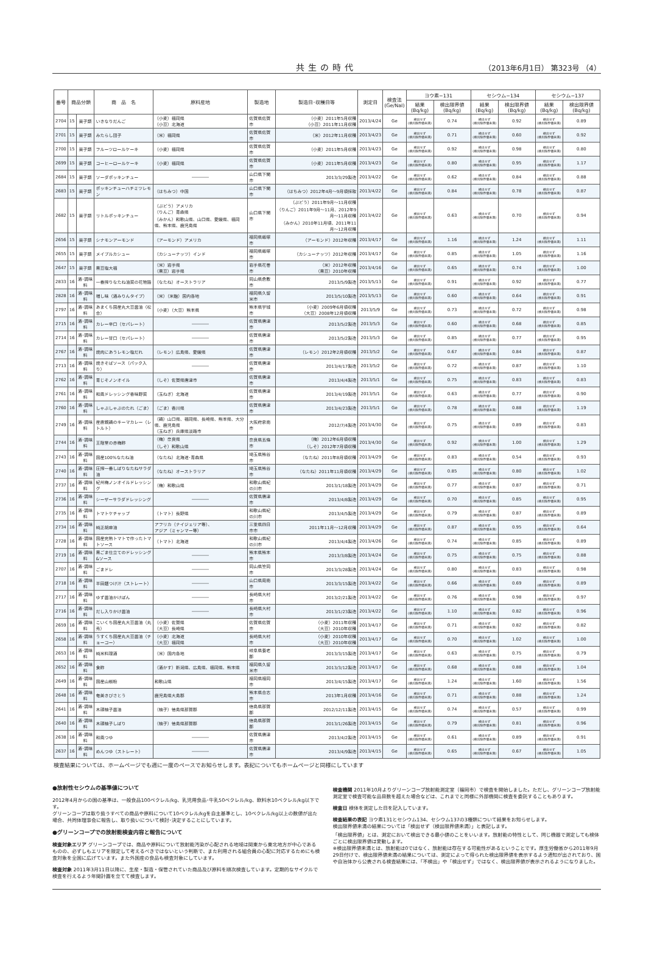共生の時代 （2013年6月1日） 第323号 （4）
| 番号 | 商品分類 | | 商 品 名 | 原料産地 | 製造地 | 製造日･収穫日等 | 測定日 | 検査法 (Ge/NaI) | ヨウ素−131 | | セシウム−134 | | セシウム−137 | |
| --- | --- | --- | --- | --- | --- | --- | --- | --- | --- | --- | --- | --- | --- | --- |
| | | | | | | | | | 結果(Bq/kg) | 検出限界値(Bq/kg) | 結果(Bq/kg) | 検出限界値(Bq/kg) | 結果(Bq/kg) | 検出限界値(Bq/kg) |
| 2704 | 15 | 菓子類 | いきなりだんご | （小麦）福岡県 （小豆）北海道 | 佐賀県佐賀市 | （小麦）2011年5月収穫 （小豆）2011年11月収穫 | 2013/4/24 | Ge | 検出せず (検出限界値未満) | 0.74 | 検出せず (検出限界値未満) | 0.92 | 検出せず (検出限界値未満) | 0.89 |
| 2701 | 15 | 菓子類 | みたらし団子 | （米）福岡県 | 佐賀県佐賀市 | （米）2012年11月収穫 | 2013/4/23 | Ge | 検出せず (検出限界値未満) | 0.71 | 検出せず (検出限界値未満) | 0.60 | 検出せず (検出限界値未満) | 0.92 |
| 2700 | 15 | 菓子類 | フルーツロールケーキ | （小麦）福岡県 | 佐賀県佐賀市 | （小麦）2011年5月収穫 | 2013/4/23 | Ge | 検出せず (検出限界値未満) | 0.92 | 検出せず (検出限界値未満) | 0.98 | 検出せず (検出限界値未満) | 0.80 |
| 2699 | 15 | 菓子類 | コーヒーロールケーキ | （小麦）福岡県 | 佐賀県佐賀市 | （小麦）2011年5月収穫 | 2013/4/23 | Ge | 検出せず (検出限界値未満) | 0.80 | 検出せず (検出限界値未満) | 0.95 | 検出せず (検出限界値未満) | 1.17 |
| 2684 | 15 | 菓子類 | ソーダポッキンチュー | ―――― | 山口県下関市 | 2013/3/29製造 | 2013/4/22 | Ge | 検出せず (検出限界値未満) | 0.62 | 検出せず (検出限界値未満) | 0.84 | 検出せず (検出限界値未満) | 0.88 |
| 2683 | 15 | 菓子類 | ポッキンチューハチミツレモン | （はちみつ）中国 | 山口県下関市 | （はちみつ）2012年4月〜9月頃採取 | 2013/4/22 | Ge | 検出せず (検出限界値未満) | 0.84 | 検出せず (検出限界値未満) | 0.78 | 検出せず (検出限界値未満) | 0.87 |
| 2682 | 15 | 菓子類 | リトルポッキンチュー | （ぶどう）アメリカ （りんご）青森県 （みかん）和歌山県、山口県、愛媛県、福岡県、熊本県、鹿児島県 | 山口県下関市 | （ぶどう）2011年9月〜11月収穫 （りんご）2011年9月〜11月、2012年9月〜11月収穫 （みかん）2010年11月頃、2011年11月〜12月収穫 | 2013/4/22 | Ge | 検出せず (検出限界値未満) | 0.63 | 検出せず (検出限界値未満) | 0.70 | 検出せず (検出限界値未満) | 0.94 |
| 2656 | 15 | 菓子類 | シナモンアーモンド | （アーモンド）アメリカ | 福岡県飯塚市 | （アーモンド）2012年収穫 | 2013/4/17 | Ge | 検出せず (検出限界値未満) | 1.16 | 検出せず (検出限界値未満) | 1.24 | 検出せず (検出限界値未満) | 1.11 |
| 2655 | 15 | 菓子類 | メイプルカシュー | （カシューナッツ）インド | 福岡県飯塚市 | （カシューナッツ）2012年収穫 | 2013/4/17 | Ge | 検出せず (検出限界値未満) | 0.85 | 検出せず (検出限界値未満) | 1.05 | 検出せず (検出限界値未満) | 1.16 |
| 2647 | 15 | 菓子類 | 黒豆塩大福 | （米）岩手県 （黒豆）岩手県 | 岩手県花巻市 | （米）2012年収穫 （黒豆）2010年収穫 | 2013/4/16 | Ge | 検出せず (検出限界値未満) | 0.65 | 検出せず (検出限界値未満) | 0.74 | 検出せず (検出限界値未満) | 1.00 |
| 2833 | 16 | 酒･調味料 | 一番搾りなたね油菜の花物語 | （なたね）オーストラリア | 岡山県倉敷市 | 2013/5/9製造 | 2013/5/13 | Ge | 検出せず (検出限界値未満) | 0.91 | 検出せず (検出限界値未満) | 0.92 | 検出せず (検出限界値未満) | 0.77 |
| 2828 | 16 | 酒･調味料 | 増し味（酒みりんタイプ） | （米）（米麹）国内各地 | 福岡県久留米市 | 2013/5/10製造 | 2013/5/13 | Ge | 検出せず (検出限界値未満) | 0.60 | 検出せず (検出限界値未満) | 0.64 | 検出せず (検出限界値未満) | 0.91 |
| 2797 | 16 | 酒･調味料 | あまくち国産丸大豆醤油（松合） | （小麦）（大豆）熊本県 | 熊本県宇城市 | （小麦）2009年6月頃収穫 （大豆）2008年12月頃収穫 | 2013/5/9 | Ge | 検出せず (検出限界値未満) | 0.73 | 検出せず (検出限界値未満) | 0.72 | 検出せず (検出限界値未満) | 0.98 |
| 2715 | 16 | 酒･調味料 | カレー辛口（セパレート） | ―――― | 佐賀県唐津市 | 2013/5/2製造 | 2013/5/3 | Ge | 検出せず (検出限界値未満) | 0.60 | 検出せず (検出限界値未満) | 0.68 | 検出せず (検出限界値未満) | 0.85 |
| 2714 | 16 | 酒･調味料 | カレー甘口（セパレート） | ―――― | 佐賀県唐津市 | 2013/5/2製造 | 2013/5/3 | Ge | 検出せず (検出限界値未満) | 0.85 | 検出せず (検出限界値未満) | 0.77 | 検出せず (検出限界値未満) | 0.95 |
| 2767 | 16 | 酒･調味料 | 焼肉にあうレモン塩だれ | （レモン）広島県、愛媛県 | 佐賀県唐津市 | （レモン）2012年2月頃収穫 | 2013/5/2 | Ge | 検出せず (検出限界値未満) | 0.67 | 検出せず (検出限界値未満) | 0.84 | 検出せず (検出限界値未満) | 0.87 |
| 2713 | 16 | 酒･調味料 | 焼きそばソース（パック入り） | ―――― | 佐賀県唐津市 | 2013/4/17製造 | 2013/5/2 | Ge | 検出せず (検出限界値未満) | 0.72 | 検出せず (検出限界値未満) | 0.87 | 検出せず (検出限界値未満) | 1.10 |
| 2762 | 16 | 酒･調味料 | 青じそノンオイル | （しそ）佐賀県唐津市 | 佐賀県唐津市 | 2013/4/4製造 | 2013/5/1 | Ge | 検出せず (検出限界値未満) | 0.75 | 検出せず (検出限界値未満) | 0.83 | 検出せず (検出限界値未満) | 0.83 |
| 2761 | 16 | 酒･調味料 | 和風ドレッシング香味野菜 | （玉ねぎ）北海道 | 佐賀県唐津市 | 2013/4/19製造 | 2013/5/1 | Ge | 検出せず (検出限界値未満) | 0.63 | 検出せず (検出限界値未満) | 0.77 | 検出せず (検出限界値未満) | 0.90 |
| 2760 | 16 | 酒･調味料 | しゃぶしゃぶのたれ（ごま） | （ごま）香川県 | 佐賀県唐津市 | 2013/4/23製造 | 2013/5/1 | Ge | 検出せず (検出限界値未満) | 0.78 | 検出せず (検出限界値未満) | 0.88 | 検出せず (検出限界値未満) | 1.19 |
| 2749 | 16 | 酒･調味料 | 産直親鶏のキーマカレー（レトルト） | （鶏）山口県、福岡県、長崎県、熊本県、大分県、鹿児島県 （玉ねぎ）兵庫県淡路市 | 大阪府泉南市 | 2012/7/4製造 | 2013/4/30 | Ge | 検出せず (検出限界値未満) | 0.75 | 検出せず (検出限界値未満) | 0.89 | 検出せず (検出限界値未満) | 0.83 |
| 2744 | 16 | 酒･調味料 | 王隠堂の赤梅酢 | （梅）奈良県 （しそ）和歌山県 | 奈良県五條市 | （梅）2012年6月頃収穫 （しそ）2012年7月頃収穫 | 2013/4/30 | Ge | 検出せず (検出限界値未満) | 0.92 | 検出せず (検出限界値未満) | 1.00 | 検出せず (検出限界値未満) | 1.29 |
| 2743 | 16 | 酒･調味料 | 国産100%なたね油 | （なたね）北海道･青森県 | 埼玉県熊谷市 | （なたね）2011年8月頃収穫 | 2013/4/29 | Ge | 検出せず (検出限界値未満) | 0.83 | 検出せず (検出限界値未満) | 0.54 | 検出せず (検出限界値未満) | 0.93 |
| 2740 | 16 | 酒･調味料 | 圧搾一番しぼりなたねサラダ油 | （なたね）オーストラリア | 埼玉県熊谷市 | （なたね）2011年11月頃収穫 | 2013/4/29 | Ge | 検出せず (検出限界値未満) | 0.85 | 検出せず (検出限界値未満) | 0.80 | 検出せず (検出限界値未満) | 1.02 |
| 2737 | 16 | 酒･調味料 | 紀州梅ノンオイルドレッシング | （梅）和歌山県 | 和歌山県紀の川市 | 2013/1/18製造 | 2013/4/29 | Ge | 検出せず (検出限界値未満) | 0.77 | 検出せず (検出限界値未満) | 0.87 | 検出せず (検出限界値未満) | 0.71 |
| 2736 | 16 | 酒･調味料 | シーザーサラダドレッシング | ―――― | 佐賀県唐津市 | 2013/4/8製造 | 2013/4/29 | Ge | 検出せず (検出限界値未満) | 0.70 | 検出せず (検出限界値未満) | 0.85 | 検出せず (検出限界値未満) | 0.95 |
| 2735 | 16 | 酒･調味料 | トマトケチャップ | （トマト）長野県 | 和歌山県紀の川市 | 2013/4/5製造 | 2013/4/29 | Ge | 検出せず (検出限界値未満) | 0.79 | 検出せず (検出限界値未満) | 0.87 | 検出せず (検出限界値未満) | 0.89 |
| 2734 | 16 | 酒･調味料 | 純正胡麻油 | アフリカ（ナイジェリア等）、 アジア（ミャンマー等） | 三重県四日市市 | 2011年11月〜12月収穫 | 2013/4/29 | Ge | 検出せず (検出限界値未満) | 0.87 | 検出せず (検出限界値未満) | 0.95 | 検出せず (検出限界値未満) | 0.64 |
| 2728 | 16 | 酒･調味料 | 国産完熟トマトで作ったトマトソース | （トマト）北海道 | 和歌山県紀の川市 | 2013/4/4製造 | 2013/4/26 | Ge | 検出せず (検出限界値未満) | 0.74 | 検出せず (検出限界値未満) | 0.85 | 検出せず (検出限界値未満) | 0.89 |
| 2719 | 16 | 酒･調味料 | 黒ごま仕立てのドレッシング&ソース | ―――― | 熊本県熊本市 | 2013/3/8製造 | 2013/4/24 | Ge | 検出せず (検出限界値未満) | 0.75 | 検出せず (検出限界値未満) | 0.75 | 検出せず (検出限界値未満) | 0.88 |
| 2707 | 16 | 酒･調味料 | ごまドレ | ―――― | 岡山県笠岡市 | 2013/3/28製造 | 2013/4/24 | Ge | 検出せず (検出限界値未満) | 0.80 | 検出せず (検出限界値未満) | 0.83 | 検出せず (検出限界値未満) | 0.98 |
| 2718 | 16 | 酒･調味料 | 半田麺つけ汁（ストレート） | ―――― | 山口県周南市 | 2013/3/15製造 | 2013/4/22 | Ge | 検出せず (検出限界値未満) | 0.66 | 検出せず (検出限界値未満) | 0.69 | 検出せず (検出限界値未満) | 0.89 |
| 2717 | 16 | 酒･調味料 | ゆず醤油かけぽん | ―――― | 長崎県大村市 | 2013/2/21製造 | 2013/4/22 | Ge | 検出せず (検出限界値未満) | 0.76 | 検出せず (検出限界値未満) | 0.98 | 検出せず (検出限界値未満) | 0.97 |
| 2716 | 16 | 酒･調味料 | だし入りかけ醤油 | ―――― | 長崎県大村市 | 2013/1/23製造 | 2013/4/22 | Ge | 検出せず (検出限界値未満) | 1.10 | 検出せず (検出限界値未満) | 0.82 | 検出せず (検出限界値未満) | 0.96 |
| 2659 | 16 | 酒･調味料 | こいくち国産丸大豆醤油（丸秀） | （小麦）佐賀県 （大豆）長崎県 | 佐賀県佐賀市 | （小麦）2011年収穫 （大豆）2010年収穫 | 2013/4/17 | Ge | 検出せず (検出限界値未満) | 0.71 | 検出せず (検出限界値未満) | 0.82 | 検出せず (検出限界値未満) | 0.82 |
| 2658 | 16 | 酒･調味料 | うすくち国産丸大豆醤油（チョーコー） | （小麦）北海道 （大豆）福岡県 | 長崎県大村市 | （小麦）2010年収穫 （大豆）2010年収穫 | 2013/4/17 | Ge | 検出せず (検出限界値未満) | 0.70 | 検出せず (検出限界値未満) | 1.02 | 検出せず (検出限界値未満) | 1.00 |
| 2653 | 16 | 酒･調味料 | 純米料理酒 | （米）国内各地 | 岐阜県養老郡 | 2013/3/15製造 | 2013/4/17 | Ge | 検出せず (検出限界値未満) | 0.63 | 検出せず (検出限界値未満) | 0.75 | 検出せず (検出限界値未満) | 0.79 |
| 2652 | 16 | 酒･調味料 | 食酢 | （酒かす）新潟県、広島県、福岡県、熊本県 | 福岡県久留米市 | 2013/3/12製造 | 2013/4/17 | Ge | 検出せず (検出限界値未満) | 0.68 | 検出せず (検出限界値未満) | 0.88 | 検出せず (検出限界値未満) | 1.04 |
| 2649 | 16 | 酒･調味料 | 国産山椒粉 | 和歌山県 | 福岡県福岡市 | 2013/4/15製造 | 2013/4/17 | Ge | 検出せず (検出限界値未満) | 1.24 | 検出せず (検出限界値未満) | 1.60 | 検出せず (検出限界値未満) | 1.56 |
| 2648 | 16 | 酒･調味料 | 奄美きびさとう | 鹿児島県大島郡 | 熊本県合志市 | 2013年1月収穫 | 2013/4/16 | Ge | 検出せず (検出限界値未満) | 0.71 | 検出せず (検出限界値未満) | 0.88 | 検出せず (検出限界値未満) | 1.24 |
| 2641 | 16 | 酒･調味料 | 木頭柚子醤油 | （柚子）徳島県那賀郡 | 徳島県那賀郡 | 2012/12/11製造 | 2013/4/15 | Ge | 検出せず (検出限界値未満) | 0.74 | 検出せず (検出限界値未満) | 0.57 | 検出せず (検出限界値未満) | 0.99 |
| 2640 | 16 | 酒･調味料 | 木頭柚子しぼり | （柚子）徳島県那賀郡 | 徳島県那賀郡 | 2013/1/26製造 | 2013/4/15 | Ge | 検出せず (検出限界値未満) | 0.79 | 検出せず (検出限界値未満) | 0.81 | 検出せず (検出限界値未満) | 0.96 |
| 2638 | 16 | 酒･調味料 | 和風つゆ | ―――― | 佐賀県唐津市 | 2013/4/2製造 | 2013/4/15 | Ge | 検出せず (検出限界値未満) | 0.61 | 検出せず (検出限界値未満) | 0.89 | 検出せず (検出限界値未満) | 0.91 |
| 2637 | 16 | 酒･調味料 | めんつゆ（ストレート） | ―――― | 佐賀県唐津市 | 2013/4/9製造 | 2013/4/15 | Ge | 検出せず (検出限界値未満) | 0.65 | 検出せず (検出限界値未満) | 0.67 | 検出せず (検出限界値未満) | 1.05 |
検査結果については、ホームページでも週に一度のペースでお知らせします。表記についてもホームページと同様にしています
●放射性セシウムの基準値について
2012年4月からの国の基準は、一般食品100ベクレル/kg、乳児用食品･牛乳50ベクレル/kg、飲料水10ベクレル/kg以下です。
グリーンコープは取り扱うすべての商品や原料について10ベクレル/kgを自主基準とし、10ベクレル/kg以上の数値が出た場合、共同体理事会に報告し、取り扱いについて検討･決定することにしています。
●グリーンコープでの放射能検査内容と報告について
検査対象エリア グリーンコープでは、商品や原料について放射能汚染が心配される地域は関東から東北地方が中心であるものの、必ずしもエリアを限定して考えるべきではないという判断で、また利用される組合員の心配に対応するためにも検査対象を全国に広げています。また外国産の食品も検査対象にしています。
検査対象 2011年3月11日以降に、生産・製造・保管されていた商品及び原料を順次検査しています。定期的なサイクルで検査を行えるよう年間計画を立てて検査します。
検査機関 2011年10月よりグリーンコープ放射能測定室（福岡市）で検査を開始しました。ただし、グリーンコープ放射能測定室で検査可能な品目数を超えた場合などは、これまでと同様に外部機関に検査を委託することもあります。
検査日 検体を測定した日を記入しています。
検査結果の表記 ヨウ素131とセシウム134、セシウム137の3種類について結果をお知らせします。
検出限界値未満の結果については「検出せず（検出限界値未満）」と表記します。
「検出限界値」とは、測定において検出できる最小値のことをいいます。放射能の特性として、同じ機器で測定しても検体ごとに検出限界値は変動します。
※検出限界値未満とは、放射能は0ではなく、放射能は存在する可能性があるということです。厚生労働省から2011年9月29日付けで、検出限界値未満の結果については、測定によって得られた検出限界値を表示するよう通知が出されており、国や自治体から公表される検査結果には、「不検出」や「検出せず」ではなく、検出限界値が表示されるようになりました。